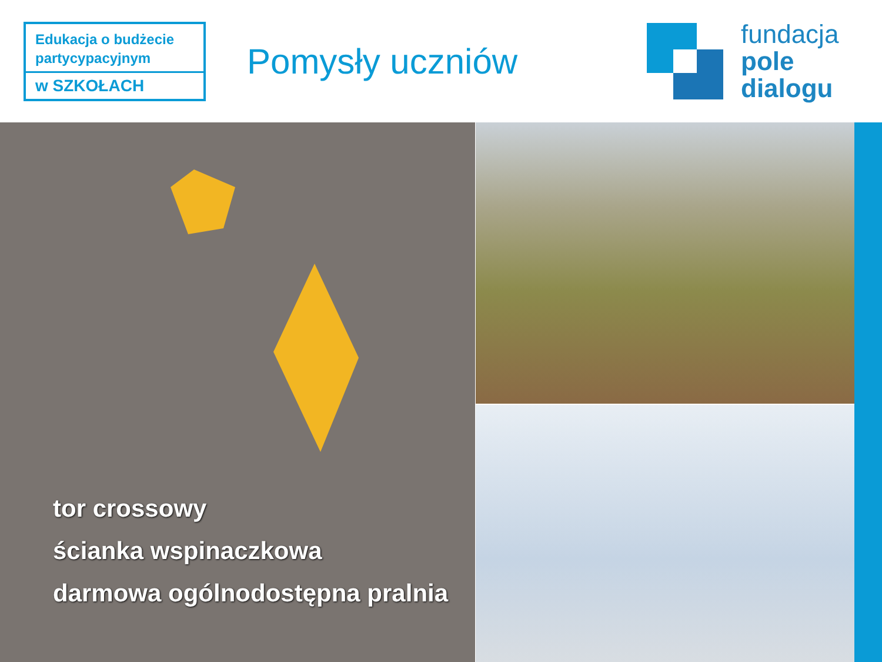Edukacja o budżecie partycypacyjnym
w SZKOŁACH
Pomysły uczniów
fundacja
pole
dialogu
tor crossowy
ścianka wspinaczkowa
darmowa ogólnodostępna pralnia